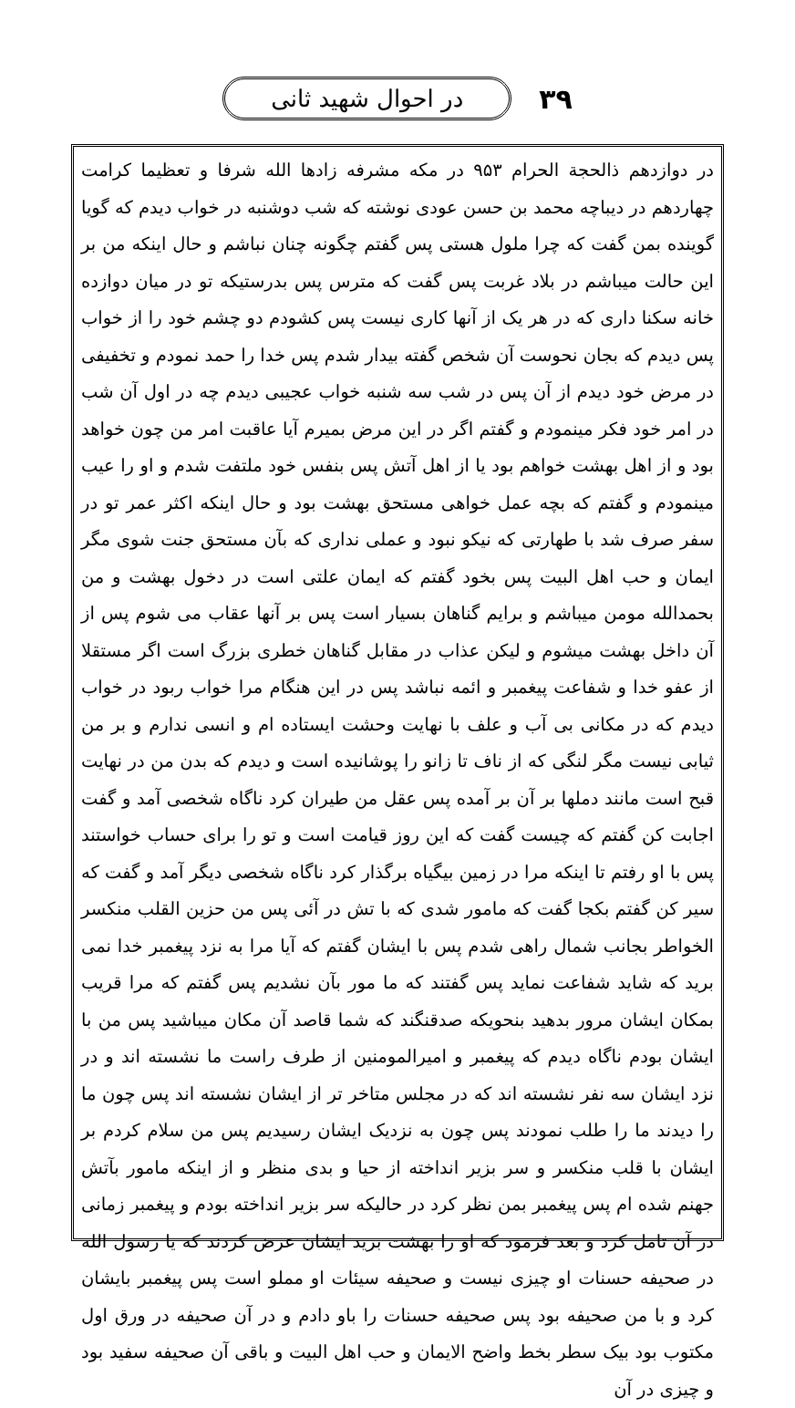۳۹ در احوال شهید ثانی
در دوازدهم ذالحجة الحرام ۹۵۳ در مکه مشرفه زادها الله شرفا و تعظیما کرامت چهاردهم در دیباچه محمد بن حسن عودی نوشته که شب دوشنبه در خواب دیدم که گویا گوینده بمن گفت که چرا ملول هستی پس گفتم چگونه چنان نباشم و حال اینکه من بر این حالت میباشم در بلاد غربت پس گفت که مترس پس بدرستیکه تو در میان دوازده خانه سکنا داری که در هر یک از آنها کاری نیست پس کشودم دو چشم خود را از خواب پس دیدم که بجان نحوست آن شخص گفته بیدار شدم پس خدا را حمد نمودم و تخفیفی در مرض خود دیدم از آن پس در شب سه شنبه خواب عجیبی دیدم چه در اول آن شب در امر خود فکر مینمودم و گفتم اگر در این مرض بمیرم آیا عاقبت امر من چون خواهد بود و از اهل بهشت خواهم بود یا از اهل آتش پس بنفس خود ملتفت شدم و او را عیب مینمودم و گفتم که بچه عمل خواهی مستحق بهشت بود و حال اینکه اکثر عمر تو در سفر صرف شد با طهارتی که نیکو نبود و عملی نداری که بآن مستحق جنت شوی مگر ایمان و حب اهل البیت پس بخود گفتم که ایمان علتی است در دخول بهشت و من بحمدالله مومن میباشم و برایم گناهان بسیار است پس بر آنها عقاب می شوم پس از آن داخل بهشت میشوم و لیکن عذاب در مقابل گناهان خطری بزرگ است اگر مستقلا از عفو خدا و شفاعت پیغمبر و ائمه نباشد پس در این هنگام مرا خواب ربود در خواب دیدم که در مکانی بی آب و علف با نهایت وحشت ایستاده ام و انسی ندارم و بر من ثیابی نیست مگر لنگی که از ناف تا زانو را پوشانیده است و دیدم که بدن من در نهایت قبح است مانند دملها بر آن بر آمده پس عقل من طیران کرد ناگاه شخصی آمد و گفت اجابت کن گفتم که چیست گفت که این روز قیامت است و تو را برای حساب خواستند پس با او رفتم تا اینکه مرا در زمین بیگیاه برگذار کرد ناگاه شخصی دیگر آمد و گفت که سیر کن گفتم بکجا گفت که مامور شدی که با تش در آئی پس من حزین القلب منکسر الخواطر بجانب شمال راهی شدم پس با ایشان گفتم که آیا مرا به نزد پیغمبر خدا نمی برید که شاید شفاعت نماید پس گفتند که ما مور بآن نشدیم پس گفتم که مرا قریب بمکان ایشان مرور بدهید بنحویکه صدقنگند که شما قاصد آن مکان میباشید پس من با ایشان بودم ناگاه دیدم که پیغمبر و امیرالمومنین از طرف راست ما نشسته اند و در نزد ایشان سه نفر نشسته اند که در مجلس متاخر تر از ایشان نشسته اند پس چون ما را دیدند ما را طلب نمودند پس چون به نزدیک ایشان رسیدیم پس من سلام کردم بر ایشان با قلب منکسر و سر بزیر انداخته از حیا و بدی منظر و از اینکه مامور بآتش جهنم شده ام پس پیغمبر بمن نظر کرد در حالیکه سر بزیر انداخته بودم و پیغمبر زمانی در آن تامل کرد و بعد فرمود که او را بهشت برید ایشان عرض کردند که یا رسول الله در صحیفه حسنات او چیزی نیست و صحیفه سیئات او مملو است پس پیغمبر بایشان کرد و با من صحیفه بود پس صحیفه حسنات را باو دادم و در آن صحیفه در ورق اول مکتوب بود بیک سطر بخط واضح الایمان و حب اهل البیت و باقی آن صحیفه سفید بود و چیزی در آن